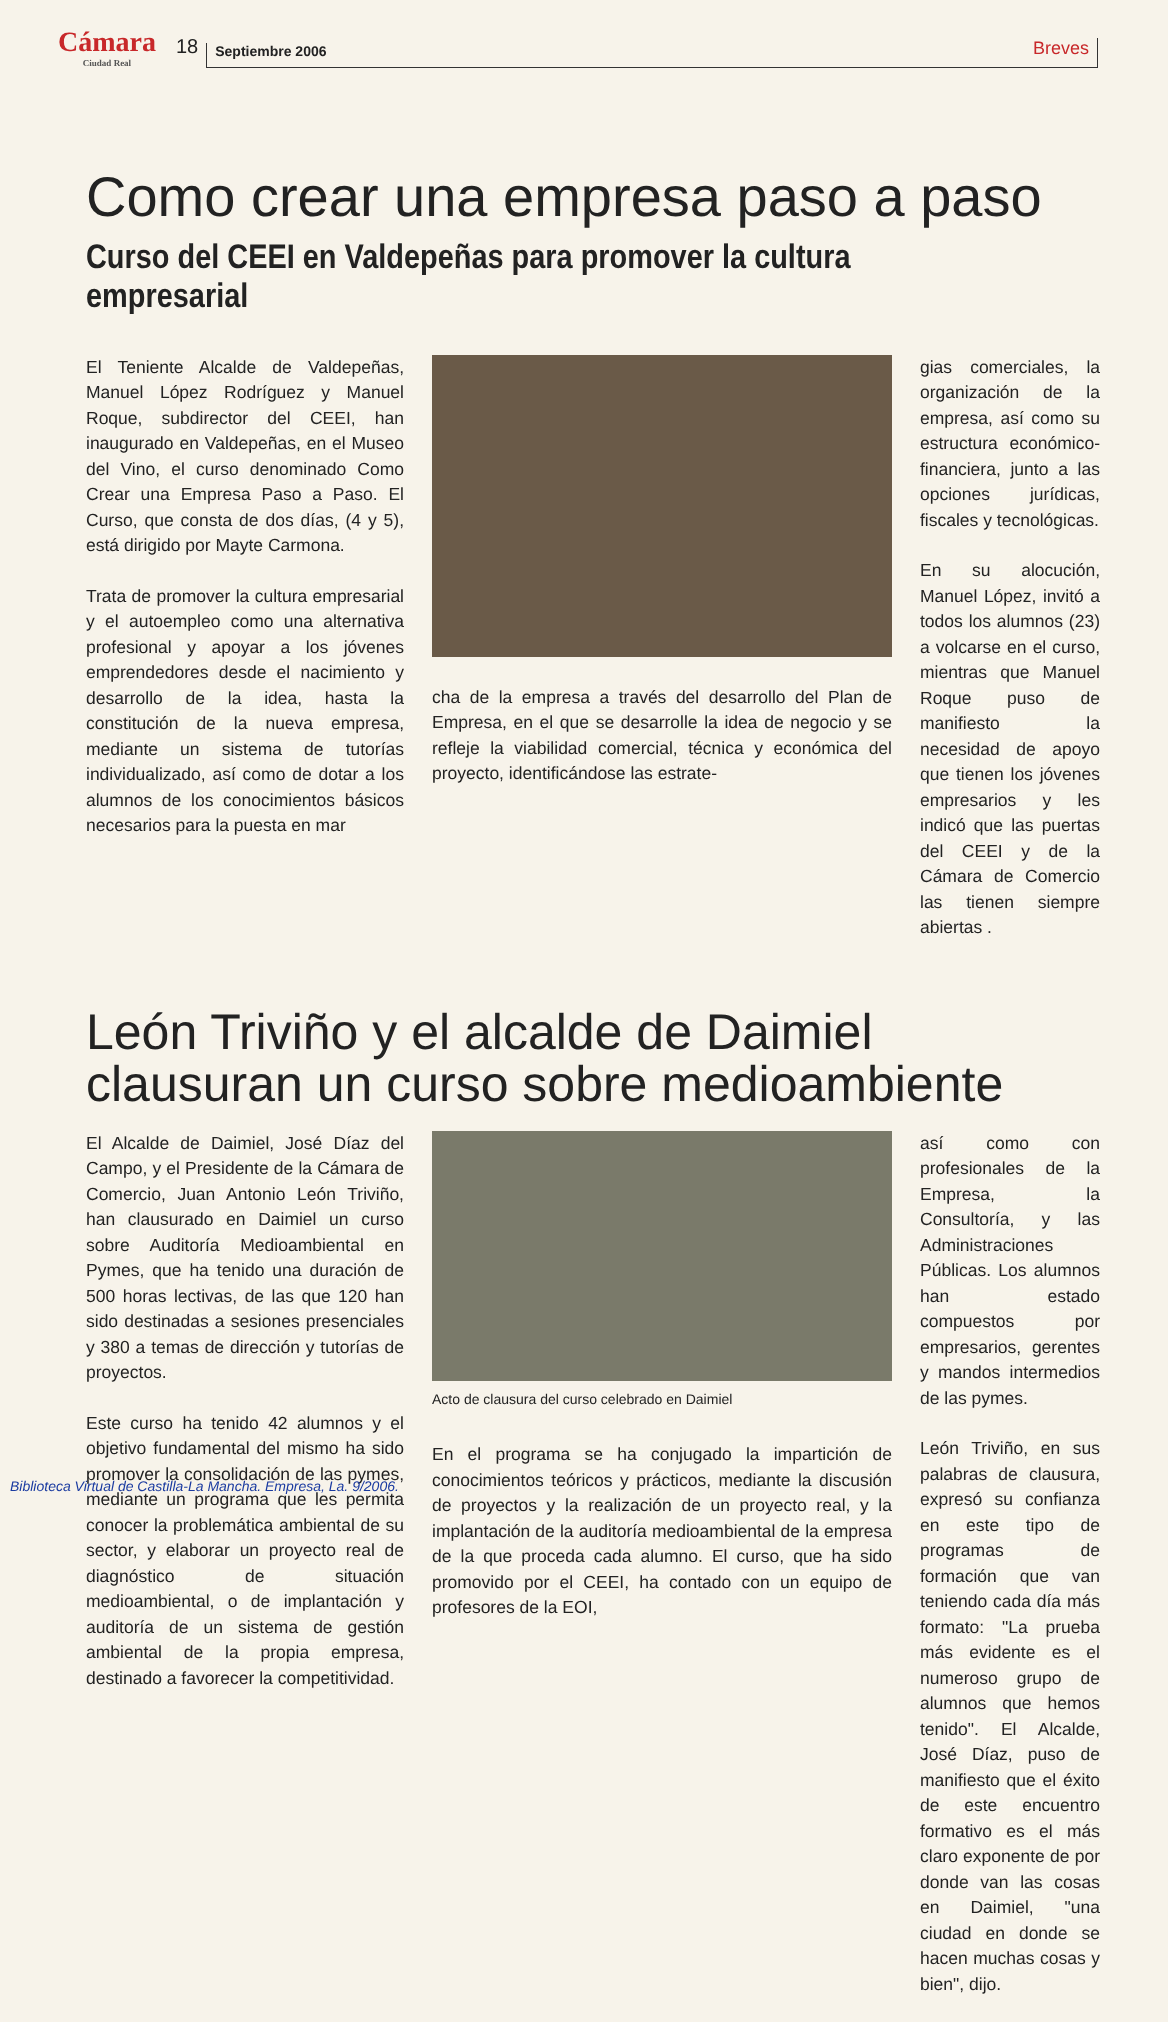Cámara
Ciudad Real
18
Septiembre 2006
Breves
Como crear una empresa paso a paso
Curso del CEEI en Valdepeñas para promover la cultura empresarial
El Teniente Alcalde de Valdepeñas, Manuel López Rodríguez y Manuel Roque, subdirector del CEEI, han inaugurado en Valdepeñas, en el Museo del Vino, el curso denominado Como Crear una Empresa Paso a Paso. El Curso, que consta de dos días, (4 y 5), está dirigido por Mayte Carmona.
Trata de promover la cultura empresarial y el autoempleo como una alternativa profesional y apoyar a los jóvenes emprendedores desde el nacimiento y desarrollo de la idea, hasta la constitución de la nueva empresa, mediante un sistema de tutorías individualizado, así como de dotar a los alumnos de los conocimientos básicos necesarios para la puesta en mar
cha de la empresa a través del desarrollo del Plan de Empresa, en el que se desarrolle la idea de negocio y se refleje la viabilidad comercial, técnica y económica del proyecto, identificándose las estrate-
gias comerciales, la organización de la empresa, así como su estructura económico-financiera, junto a las opciones jurídicas, fiscales y tecnológicas.
En su alocución, Manuel López, invitó a todos los alumnos (23) a volcarse en el curso, mientras que Manuel Roque puso de manifiesto la necesidad de apoyo que tienen los jóvenes empresarios y les indicó que las puertas del CEEI y de la Cámara de Comercio las tienen siempre abiertas .
León Triviño y el alcalde de Daimiel clausuran un curso sobre medioambiente
El Alcalde de Daimiel, José Díaz del Campo, y el Presidente de la Cámara de Comercio, Juan Antonio León Triviño, han clausurado en Daimiel un curso sobre Auditoría Medioambiental en Pymes, que ha tenido una duración de 500 horas lectivas, de las que 120 han sido destinadas a sesiones presenciales y 380 a temas de dirección y tutorías de proyectos.
Este curso ha tenido 42 alumnos y el objetivo fundamental del mismo ha sido promover la consolidación de las pymes, mediante un programa que les permita conocer la problemática ambiental de su sector, y elaborar un proyecto real de diagnóstico de situación medioambiental, o de implantación y auditoría de un sistema de gestión ambiental de la propia empresa, destinado a favorecer la competitividad.
Acto de clausura del curso celebrado en Daimiel
En el programa se ha conjugado la impartición de conocimientos teóricos y prácticos, mediante la discusión de proyectos y la realización de un proyecto real, y la implantación de la auditoría medioambiental de la empresa de la que proceda cada alumno. El curso, que ha sido promovido por el CEEI, ha contado con un equipo de profesores de la EOI,
así como con profesionales de la Empresa, la Consultoría, y las Administraciones Públicas. Los alumnos han estado compuestos por empresarios, gerentes y mandos intermedios de las pymes.
León Triviño, en sus palabras de clausura, expresó su confianza en este tipo de programas de formación que van teniendo cada día más formato: "La prueba más evidente es el numeroso grupo de alumnos que hemos tenido". El Alcalde, José Díaz, puso de manifiesto que el éxito de este encuentro formativo es el más claro exponente de por donde van las cosas en Daimiel, "una ciudad en donde se hacen muchas cosas y bien", dijo.
Biblioteca Virtual de Castilla-La Mancha. Empresa, La. 9/2006.